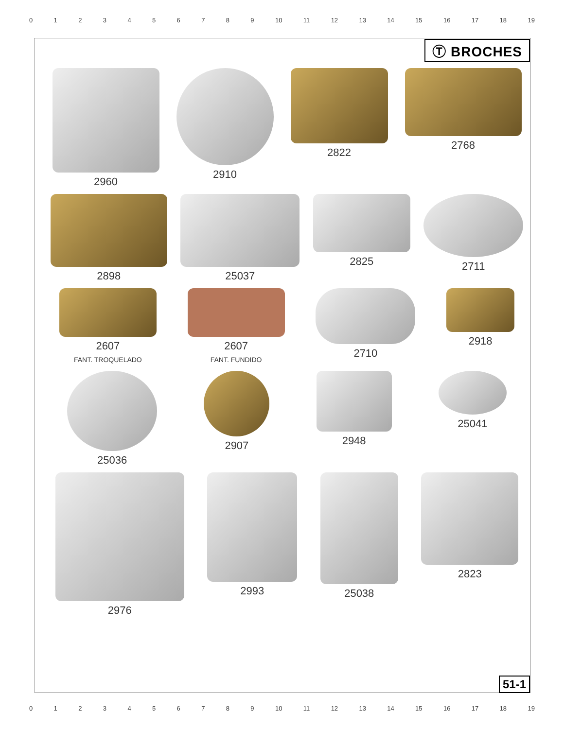0123456789 10 11 12 13 14 15 16 17 18 19
Ⓣ BROCHES
2960 2910 2822 2768
2898 25037 2825 2711
2607
FANT. TROQUELADO
2607
FANT. FUNDIDO
2710 2918
25036 2907 2948 25041
2976 2993 25038 2823
51-1
0123456789 10 11 12 13 14 15 16 17 18 19